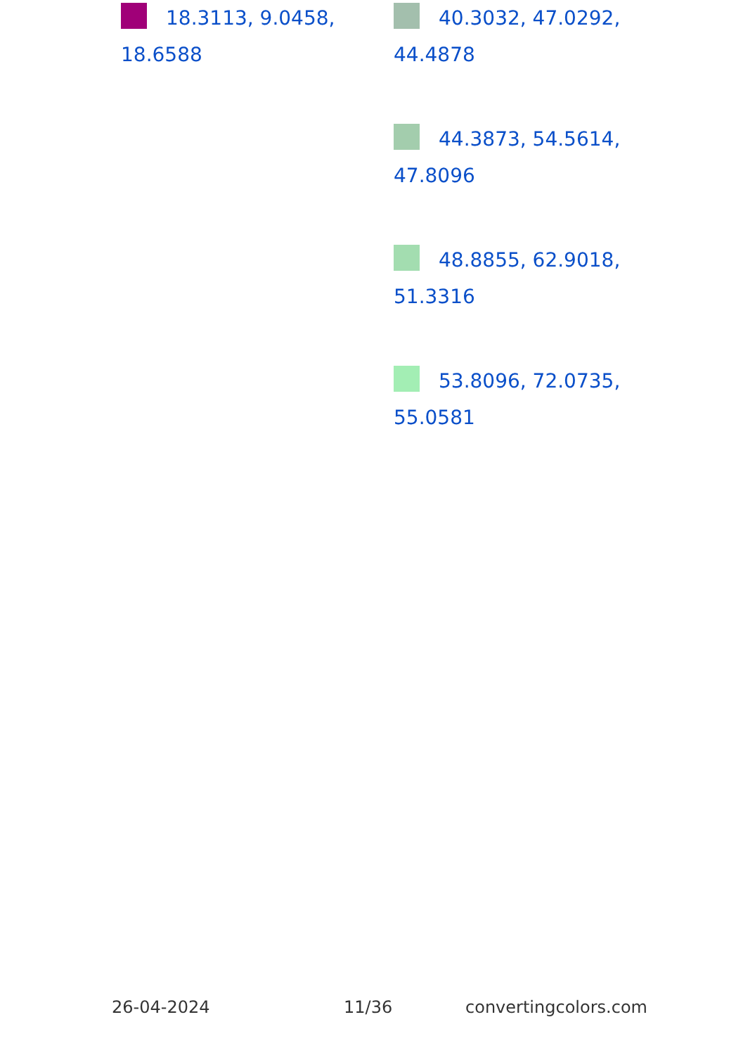18.3113, 9.0458, 18.6588
40.3032, 47.0292, 44.4878
44.3873, 54.5614, 47.8096
48.8855, 62.9018, 51.3316
53.8096, 72.0735, 55.0581
26-04-2024 11/36 convertingcolors.com